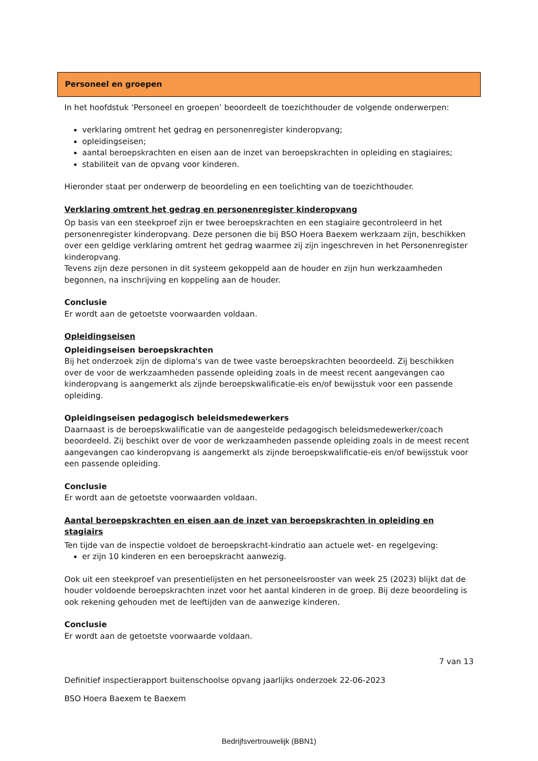Personeel en groepen
In het hoofdstuk ‘Personeel en groepen’ beoordeelt de toezichthouder de volgende onderwerpen:
verklaring omtrent het gedrag en personenregister kinderopvang;
opleidingseisen;
aantal beroepskrachten en eisen aan de inzet van beroepskrachten in opleiding en stagiaires;
stabiliteit van de opvang voor kinderen.
Hieronder staat per onderwerp de beoordeling en een toelichting van de toezichthouder.
Verklaring omtrent het gedrag en personenregister kinderopvang
Op basis van een steekproef zijn er twee beroepskrachten en een stagiaire gecontroleerd in het personenregister kinderopvang. Deze personen die bij BSO Hoera Baexem werkzaam zijn, beschikken over een geldige verklaring omtrent het gedrag waarmee zij zijn ingeschreven in het Personenregister kinderopvang.
Tevens zijn deze personen in dit systeem gekoppeld aan de houder en zijn hun werkzaamheden begonnen, na inschrijving en koppeling aan de houder.
Conclusie
Er wordt aan de getoetste voorwaarden voldaan.
Opleidingseisen
Opleidingseisen beroepskrachten
Bij het onderzoek zijn de diploma's van de twee vaste beroepskrachten beoordeeld. Zij beschikken over de voor de werkzaamheden passende opleiding zoals in de meest recent aangevangen cao kinderopvang is aangemerkt als zijnde beroepskwalificatie-eis en/of bewijsstuk voor een passende opleiding.
Opleidingseisen pedagogisch beleidsmedewerkers
Daarnaast is de beroepskwalificatie van de aangestelde pedagogisch beleidsmedewerker/coach beoordeeld. Zij beschikt over de voor de werkzaamheden passende opleiding zoals in de meest recent aangevangen cao kinderopvang is aangemerkt als zijnde beroepskwalificatie-eis en/of bewijsstuk voor een passende opleiding.
Conclusie
Er wordt aan de getoetste voorwaarden voldaan.
Aantal beroepskrachten en eisen aan de inzet van beroepskrachten in opleiding en stagiairs
Ten tijde van de inspectie voldoet de beroepskracht-kindratio aan actuele wet- en regelgeving:
er zijn 10 kinderen en een beroepskracht aanwezig.
Ook uit een steekproef van presentielijsten en het personeelsrooster van week 25 (2023) blijkt dat de houder voldoende beroepskrachten inzet voor het aantal kinderen in de groep. Bij deze beoordeling is ook rekening gehouden met de leeftijden van de aanwezige kinderen.
Conclusie
Er wordt aan de getoetste voorwaarde voldaan.
7 van 13
Definitief inspectierapport buitenschoolse opvang jaarlijks onderzoek 22-06-2023
BSO Hoera Baexem te Baexem
Bedrijfsvertrouwelijk (BBN1)